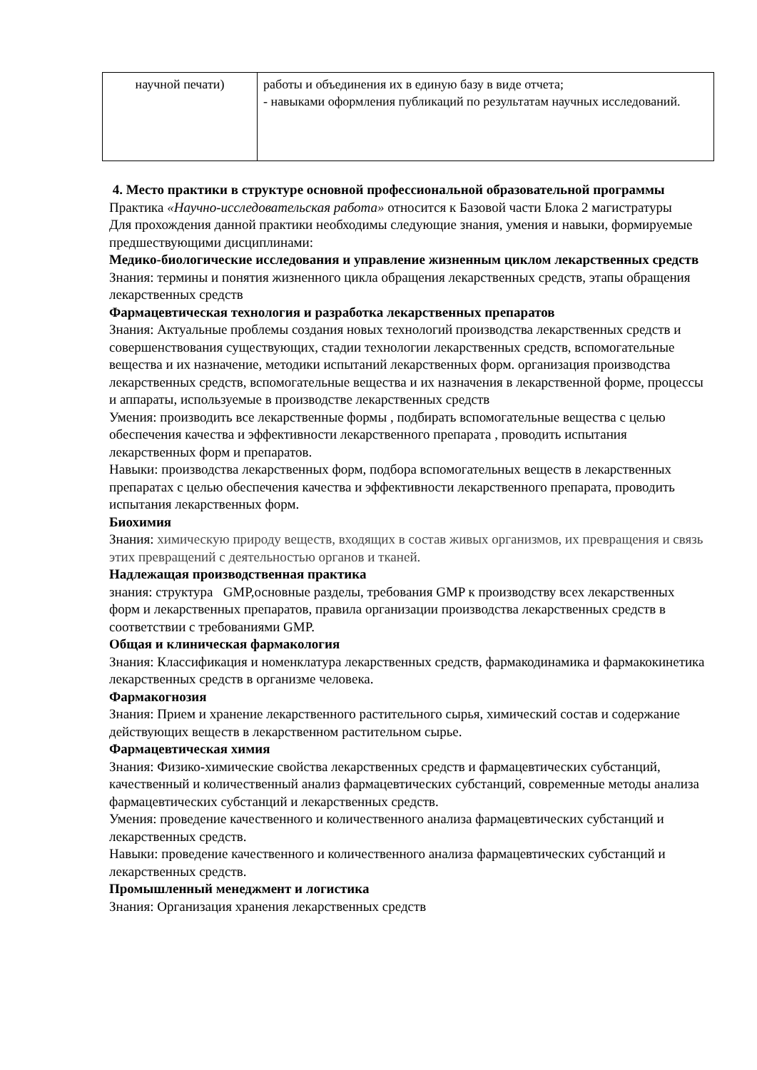| научной печати) | работы и объединения их в единую базу в виде отчета; - навыками оформления публикаций по результатам научных исследований. |
4. Место практики в структуре основной профессиональной образовательной программы
Практика «Научно-исследовательская работа» относится к Базовой части Блока 2 магистратуры
Для прохождения данной практики необходимы следующие знания, умения и навыки, формируемые предшествующими дисциплинами:
Медико-биологические исследования и управление жизненным циклом лекарственных средств
Знания: термины и понятия жизненного цикла обращения лекарственных средств, этапы обращения лекарственных средств
Фармацевтическая технология и разработка лекарственных препаратов
Знания: Актуальные проблемы создания новых технологий производства лекарственных средств и совершенствования существующих, стадии технологии лекарственных средств, вспомогательные вещества и их назначение, методики испытаний лекарственных форм. организация производства лекарственных средств, вспомогательные вещества и их назначения в лекарственной форме, процессы и аппараты, используемые в производстве лекарственных средств
Умения: производить все лекарственные формы , подбирать вспомогательные вещества с целью обеспечения качества и эффективности лекарственного препарата , проводить испытания лекарственных форм и препаратов.
Навыки: производства лекарственных форм, подбора вспомогательных веществ в лекарственных препаратах с целью обеспечения качества и эффективности лекарственного препарата, проводить испытания лекарственных форм.
Биохимия
Знания: химическую природу веществ, входящих в состав живых организмов, их превращения и связь этих превращений с деятельностью органов и тканей.
Надлежащая производственная практика
знания: структура GMP,основные разделы, требования GMP к производству всех лекарственных форм и лекарственных препаратов, правила организации производства лекарственных средств в соответствии с требованиями GMP.
Общая и клиническая фармакология
Знания: Классификация и номенклатура лекарственных средств, фармакодинамика и фармакокинетика лекарственных средств в организме человека.
Фармакогнозия
Знания: Прием и хранение лекарственного растительного сырья, химический состав и содержание действующих веществ в лекарственном растительном сырье.
Фармацевтическая химия
Знания: Физико-химические свойства лекарственных средств и фармацевтических субстанций, качественный и количественный анализ фармацевтических субстанций, современные методы анализа фармацевтических субстанций и лекарственных средств.
Умения: проведение качественного и количественного анализа фармацевтических субстанций и лекарственных средств.
Навыки: проведение качественного и количественного анализа фармацевтических субстанций и лекарственных средств.
Промышленный менеджмент и логистика
Знания: Организация хранения лекарственных средств